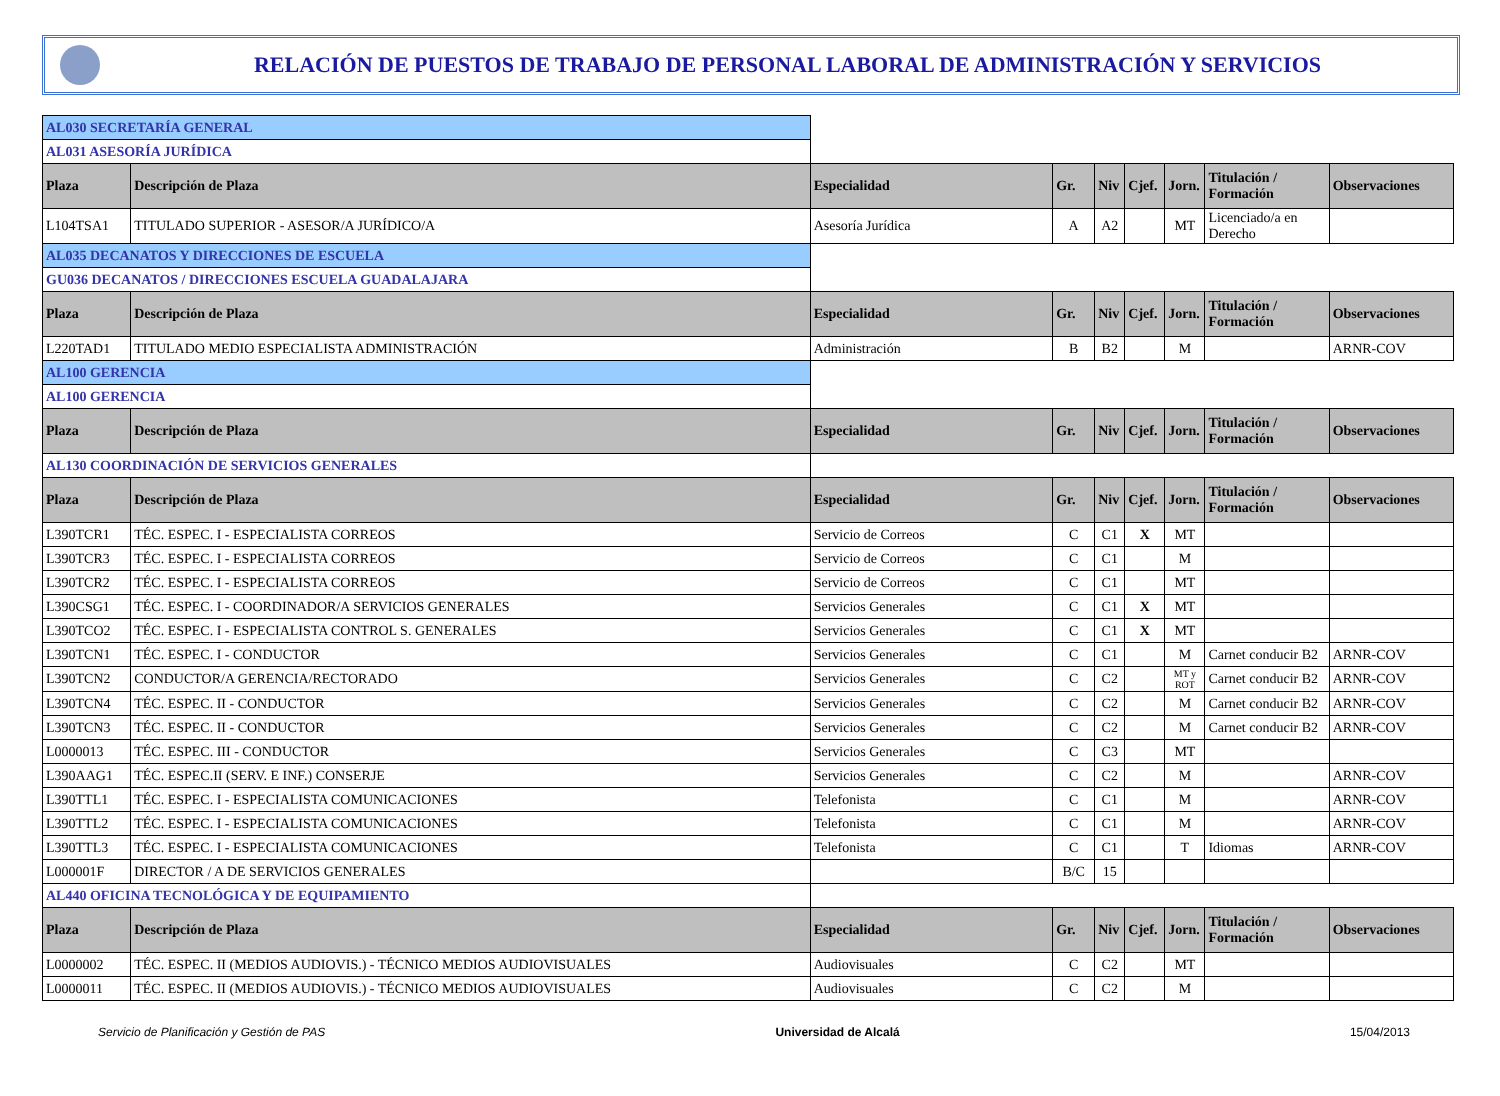RELACIÓN DE PUESTOS DE TRABAJO DE PERSONAL LABORAL DE ADMINISTRACIÓN Y SERVICIOS
| AL030 SECRETARÍA GENERAL | | | | | | | | |
| AL031 ASESORÍA JURÍDICA | | | | | | | | |
| Plaza | Descripción de Plaza | Especialidad | Gr. | Niv | Cjef. | Jorn. | Titulación / Formación | Observaciones |
| L104TSA1 | TITULADO SUPERIOR - ASESOR/A JURÍDICO/A | Asesoría Jurídica | A | A2 | | MT | Licenciado/a en Derecho | |
| AL035 DECANATOS Y DIRECCIONES DE ESCUELA | | | | | | | | |
| GU036 DECANATOS / DIRECCIONES ESCUELA GUADALAJARA | | | | | | | | |
| Plaza | Descripción de Plaza | Especialidad | Gr. | Niv | Cjef. | Jorn. | Titulación / Formación | Observaciones |
| L220TAD1 | TITULADO MEDIO ESPECIALISTA ADMINISTRACIÓN | Administración | B | B2 | | M | | ARNR-COV |
| AL100 GERENCIA | | | | | | | | |
| AL100 GERENCIA | | | | | | | | |
| Plaza | Descripción de Plaza | Especialidad | Gr. | Niv | Cjef. | Jorn. | Titulación / Formación | Observaciones |
| AL130 COORDINACIÓN DE SERVICIOS GENERALES | | | | | | | | |
| Plaza | Descripción de Plaza | Especialidad | Gr. | Niv | Cjef. | Jorn. | Titulación / Formación | Observaciones |
| L390TCR1 | TÉC. ESPEC. I - ESPECIALISTA CORREOS | Servicio de Correos | C | C1 | X | MT | | |
| L390TCR3 | TÉC. ESPEC. I - ESPECIALISTA CORREOS | Servicio de Correos | C | C1 | | M | | |
| L390TCR2 | TÉC. ESPEC. I - ESPECIALISTA CORREOS | Servicio de Correos | C | C1 | | MT | | |
| L390CSG1 | TÉC. ESPEC. I - COORDINADOR/A SERVICIOS GENERALES | Servicios Generales | C | C1 | X | MT | | |
| L390TCO2 | TÉC. ESPEC. I - ESPECIALISTA CONTROL S. GENERALES | Servicios Generales | C | C1 | X | MT | | |
| L390TCN1 | TÉC. ESPEC. I - CONDUCTOR | Servicios Generales | C | C1 | | M | Carnet conducir B2 | ARNR-COV |
| L390TCN2 | CONDUCTOR/A GERENCIA/RECTORADO | Servicios Generales | C | C2 | | MT y ROT | Carnet conducir B2 | ARNR-COV |
| L390TCN4 | TÉC. ESPEC. II - CONDUCTOR | Servicios Generales | C | C2 | | M | Carnet conducir B2 | ARNR-COV |
| L390TCN3 | TÉC. ESPEC. II - CONDUCTOR | Servicios Generales | C | C2 | | M | Carnet conducir B2 | ARNR-COV |
| L0000013 | TÉC. ESPEC. III - CONDUCTOR | Servicios Generales | C | C3 | | MT | | |
| L390AAG1 | TÉC. ESPEC.II (SERV. E INF.) CONSERJE | Servicios Generales | C | C2 | | M | | ARNR-COV |
| L390TTL1 | TÉC. ESPEC. I - ESPECIALISTA COMUNICACIONES | Telefonista | C | C1 | | M | | ARNR-COV |
| L390TTL2 | TÉC. ESPEC. I - ESPECIALISTA COMUNICACIONES | Telefonista | C | C1 | | M | | ARNR-COV |
| L390TTL3 | TÉC. ESPEC. I - ESPECIALISTA COMUNICACIONES | Telefonista | C | C1 | | T | Idiomas | ARNR-COV |
| L000001F | DIRECTOR / A DE SERVICIOS GENERALES | | B/C | 15 | | | | |
| AL440 OFICINA TECNOLÓGICA Y DE EQUIPAMIENTO | | | | | | | | |
| Plaza | Descripción de Plaza | Especialidad | Gr. | Niv | Cjef. | Jorn. | Titulación / Formación | Observaciones |
| L0000002 | TÉC. ESPEC. II (MEDIOS AUDIOVIS.) - TÉCNICO MEDIOS AUDIOVISUALES | Audiovisuales | C | C2 | | MT | | |
| L0000011 | TÉC. ESPEC. II (MEDIOS AUDIOVIS.) - TÉCNICO MEDIOS AUDIOVISUALES | Audiovisuales | C | C2 | | M | | |
Servicio de Planificación y Gestión de PAS Universidad de Alcalá 15/04/2013